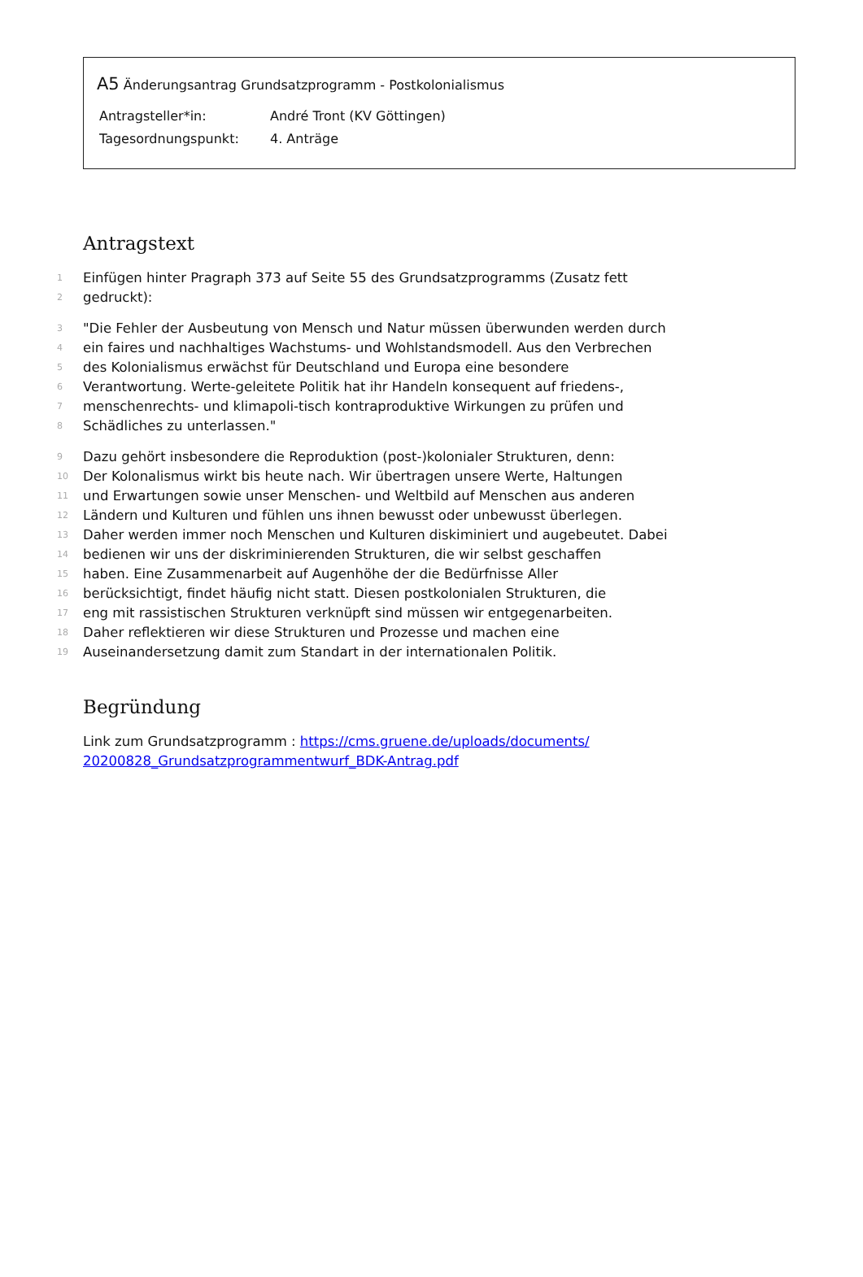A5 Änderungsantrag Grundsatzprogramm - Postkolonialismus
Antragsteller*in: André Tront (KV Göttingen)
Tagesordnungspunkt: 4. Anträge
Antragstext
1 Einfügen hinter Pragraph 373 auf Seite 55 des Grundsatzprogramms (Zusatz fett
2 gedruckt):
3 "Die Fehler der Ausbeutung von Mensch und Natur müssen überwunden werden durch
4 ein faires und nachhaltiges Wachstums- und Wohlstandsmodell. Aus den Verbrechen
5 des Kolonialismus erwächst für Deutschland und Europa eine besondere
6 Verantwortung. Werte-geleitete Politik hat ihr Handeln konsequent auf friedens-,
7 menschenrechts- und klimapoli-tisch kontraproduktive Wirkungen zu prüfen und
8 Schädliches zu unterlassen."
9 Dazu gehört insbesondere die Reproduktion (post-)kolonialer Strukturen, denn:
10 Der Kolonalismus wirkt bis heute nach. Wir übertragen unsere Werte, Haltungen
11 und Erwartungen sowie unser Menschen- und Weltbild auf Menschen aus anderen
12 Ländern und Kulturen und fühlen uns ihnen bewusst oder unbewusst überlegen.
13 Daher werden immer noch Menschen und Kulturen diskiminiert und augebeutet. Dabei
14 bedienen wir uns der diskriminierenden Strukturen, die wir selbst geschaffen
15 haben. Eine Zusammenarbeit auf Augenhöhe der die Bedürfnisse Aller
16 berücksichtigt, findet häufig nicht statt. Diesen postkolonialen Strukturen, die
17 eng mit rassistischen Strukturen verknüpft sind müssen wir entgegenarbeiten.
18 Daher reflektieren wir diese Strukturen und Prozesse und machen eine
19 Auseinandersetzung damit zum Standart in der internationalen Politik.
Begründung
Link zum Grundsatzprogramm : https://cms.gruene.de/uploads/documents/
20200828_Grundsatzprogrammentwurf_BDK-Antrag.pdf